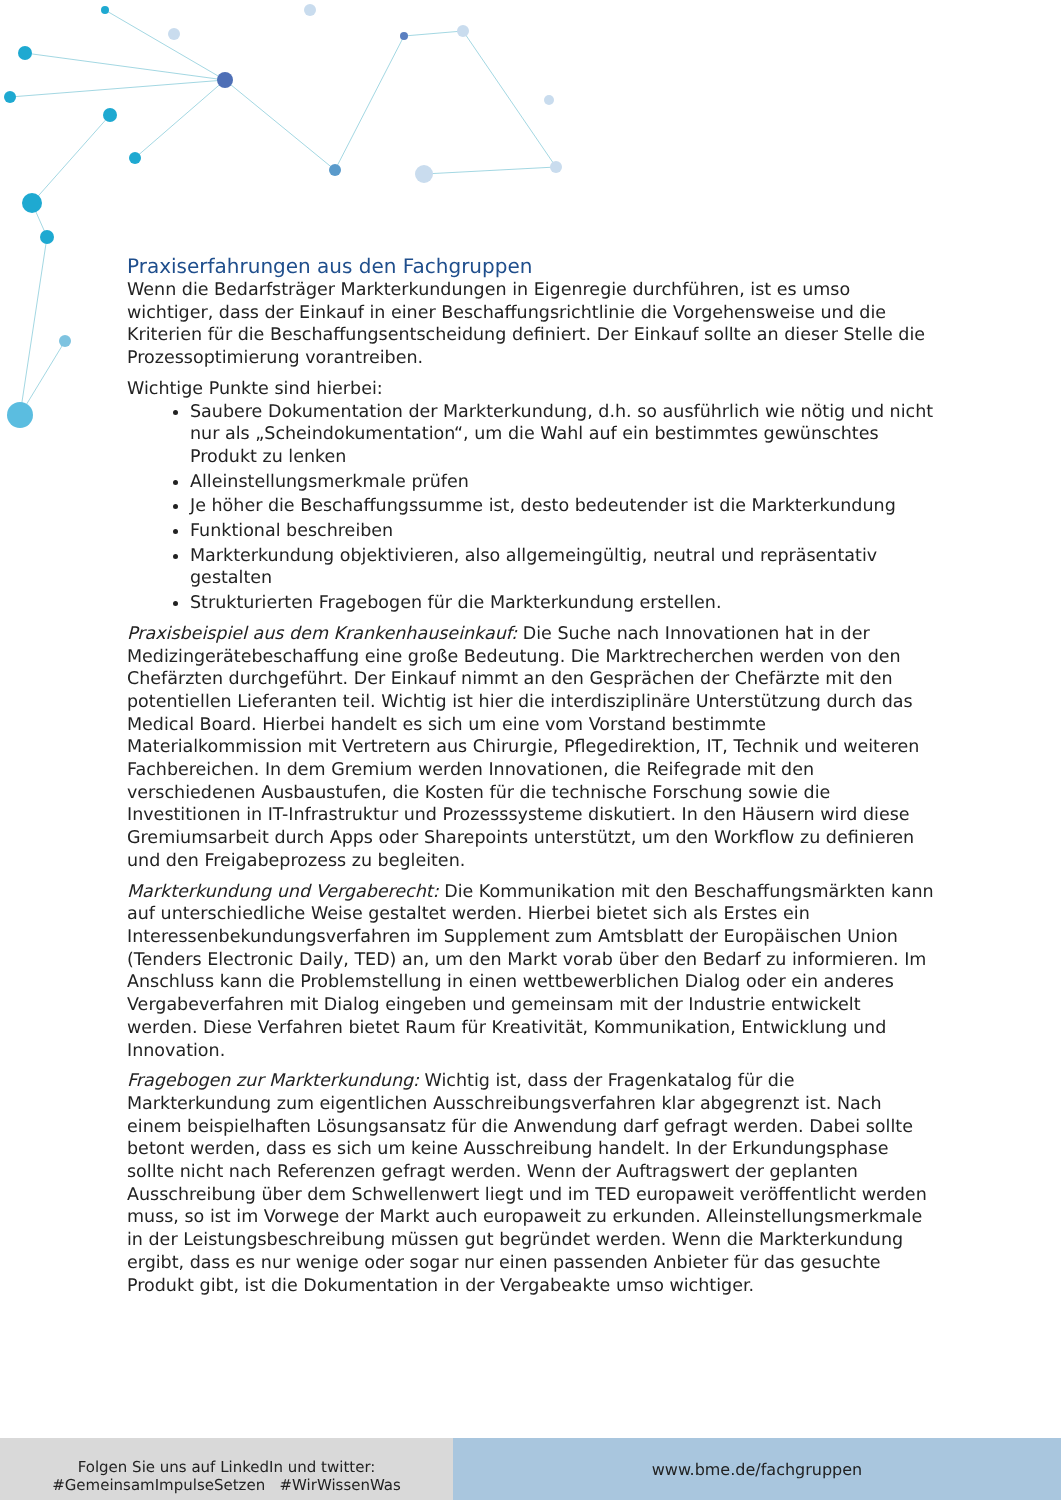Praxiserfahrungen aus den Fachgruppen
Wenn die Bedarfsträger Markterkundungen in Eigenregie durchführen, ist es umso wichtiger, dass der Einkauf in einer Beschaffungsrichtlinie die Vorgehensweise und die Kriterien für die Beschaffungsentscheidung definiert. Der Einkauf sollte an dieser Stelle die Prozessoptimierung vorantreiben.
Wichtige Punkte sind hierbei:
Saubere Dokumentation der Markterkundung, d.h. so ausführlich wie nötig und nicht nur als „Scheindokumentation“, um die Wahl auf ein bestimmtes gewünschtes Produkt zu lenken
Alleinstellungsmerkmale prüfen
Je höher die Beschaffungssumme ist, desto bedeutender ist die Markterkundung
Funktional beschreiben
Markterkundung objektivieren, also allgemeingültig, neutral und repräsentativ gestalten
Strukturierten Fragebogen für die Markterkundung erstellen.
Praxisbeispiel aus dem Krankenhauseinkauf: Die Suche nach Innovationen hat in der Medizingerätebeschaffung eine große Bedeutung. Die Marktrecherchen werden von den Chefärzten durchgeführt. Der Einkauf nimmt an den Gesprächen der Chefärzte mit den potentiellen Lieferanten teil. Wichtig ist hier die interdisziplinäre Unterstützung durch das Medical Board. Hierbei handelt es sich um eine vom Vorstand bestimmte Materialkommission mit Vertretern aus Chirurgie, Pflegedirektion, IT, Technik und weiteren Fachbereichen. In dem Gremium werden Innovationen, die Reifegrade mit den verschiedenen Ausbaustufen, die Kosten für die technische Forschung sowie die Investitionen in IT-Infrastruktur und Prozesssysteme diskutiert. In den Häusern wird diese Gremiumsarbeit durch Apps oder Sharepoints unterstützt, um den Workflow zu definieren und den Freigabeprozess zu begleiten.
Markterkundung und Vergaberecht: Die Kommunikation mit den Beschaffungsmärkten kann auf unterschiedliche Weise gestaltet werden. Hierbei bietet sich als Erstes ein Interessenbekundungsverfahren im Supplement zum Amtsblatt der Europäischen Union (Tenders Electronic Daily, TED) an, um den Markt vorab über den Bedarf zu informieren. Im Anschluss kann die Problemstellung in einen wettbewerblichen Dialog oder ein anderes Vergabeverfahren mit Dialog eingeben und gemeinsam mit der Industrie entwickelt werden. Diese Verfahren bietet Raum für Kreativität, Kommunikation, Entwicklung und Innovation.
Fragebogen zur Markterkundung: Wichtig ist, dass der Fragenkatalog für die Markterkundung zum eigentlichen Ausschreibungsverfahren klar abgegrenzt ist. Nach einem beispielhaften Lösungsansatz für die Anwendung darf gefragt werden. Dabei sollte betont werden, dass es sich um keine Ausschreibung handelt. In der Erkundungsphase sollte nicht nach Referenzen gefragt werden. Wenn der Auftragswert der geplanten Ausschreibung über dem Schwellenwert liegt und im TED europaweit veröffentlicht werden muss, so ist im Vorwege der Markt auch europaweit zu erkunden. Alleinstellungsmerkmale in der Leistungsbeschreibung müssen gut begründet werden. Wenn die Markterkundung ergibt, dass es nur wenige oder sogar nur einen passenden Anbieter für das gesuchte Produkt gibt, ist die Dokumentation in der Vergabeakte umso wichtiger.
Folgen Sie uns auf LinkedIn und twitter:
#GemeinsamImpulseSetzen #WirWissenWas
www.bme.de/fachgruppen